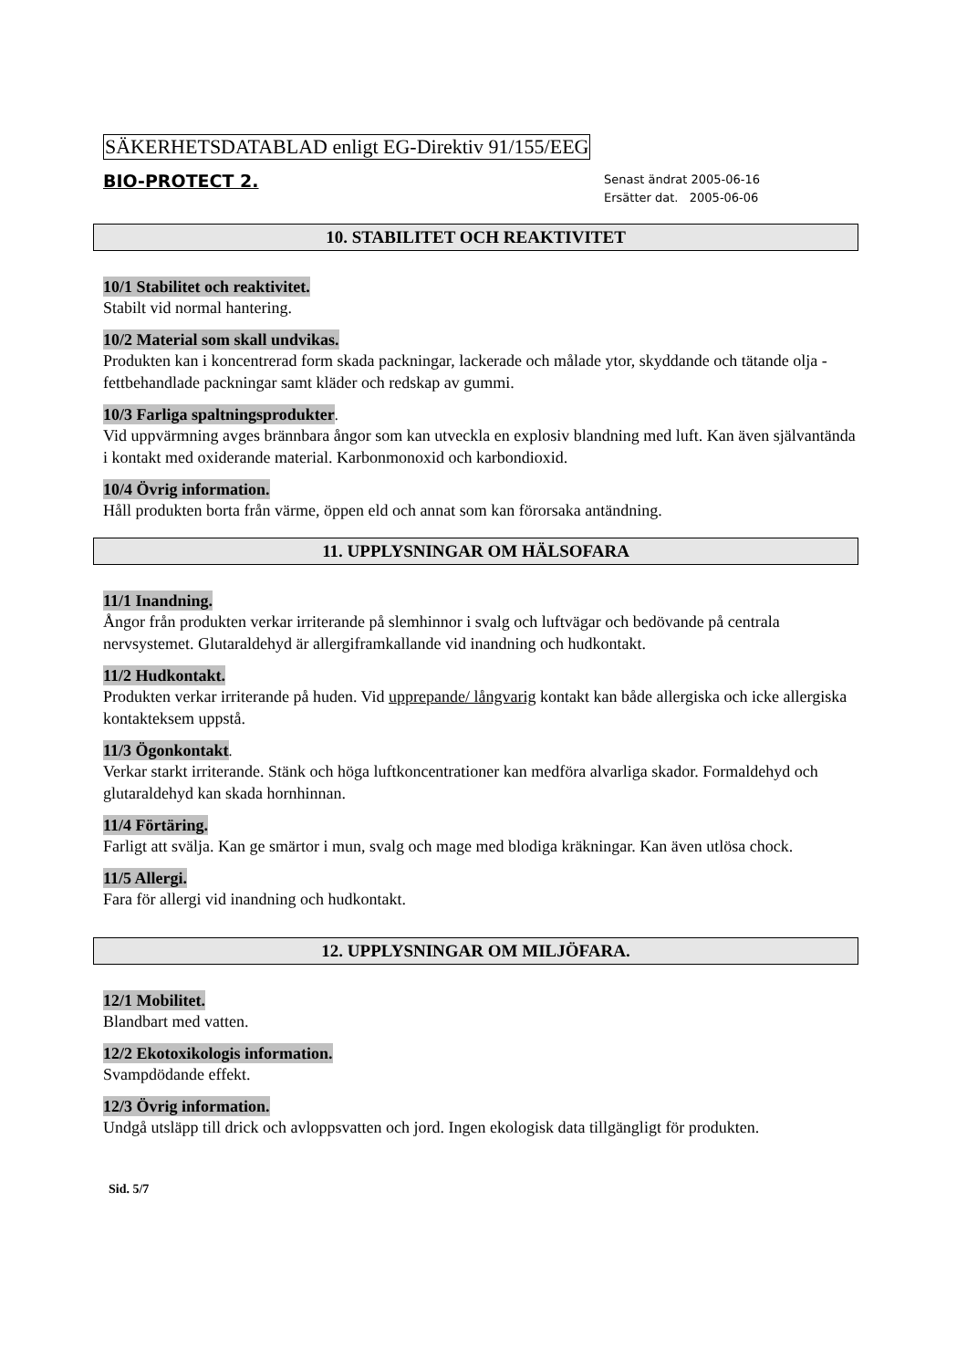SÄKERHETSDATABLAD enligt EG-Direktiv 91/155/EEG
BIO-PROTECT 2.
Senast ändrat 2005-06-16
Ersätter dat. 2005-06-06
10. STABILITET OCH REAKTIVITET
10/1 Stabilitet och reaktivitet.
Stabilt vid normal hantering.
10/2 Material som skall undvikas.
Produkten kan i koncentrerad form skada packningar, lackerade och målade ytor, skyddande och tätande olja - fettbehandlade packningar samt kläder och redskap av gummi.
10/3 Farliga spaltningsprodukter
.
Vid uppvärmning avges brännbara ångor som kan utveckla en explosiv blandning med luft. Kan även självantända i kontakt med oxiderande material. Karbonmonoxid och karbondioxid.
10/4 Övrig information.
Håll produkten borta från värme, öppen eld och annat som kan förorsaka antändning.
11. UPPLYSNINGAR OM HÄLSOFARA
11/1 Inandning.
Ångor från produkten verkar irriterande på slemhinnor i svalg och luftvägar och bedövande på centrala nervsystemet. Glutaraldehyd är allergiframkallande vid inandning och hudkontakt.
11/2 Hudkontakt.
Produkten verkar irriterande på huden. Vid upprepande/ långvarig kontakt kan både allergiska och icke allergiska kontakteksem uppstå.
11/3 Ögonkontakt
.
Verkar starkt irriterande. Stänk och höga luftkoncentrationer kan medföra alvarliga skador. Formaldehyd och glutaraldehyd kan skada hornhinnan.
11/4 Förtäring.
Farligt att svälja. Kan ge smärtor i mun, svalg och mage med blodiga kräkningar. Kan även utlösa chock.
11/5 Allergi.
Fara för allergi vid inandning och hudkontakt.
12. UPPLYSNINGAR OM MILJÖFARA.
12/1 Mobilitet.
Blandbart med vatten.
12/2 Ekotoxikologis information.
Svampdödande effekt.
12/3 Övrig information.
Undgå utsläpp till drick och avloppsvatten och jord. Ingen ekologisk data tillgängligt för produkten.
Sid. 5/7